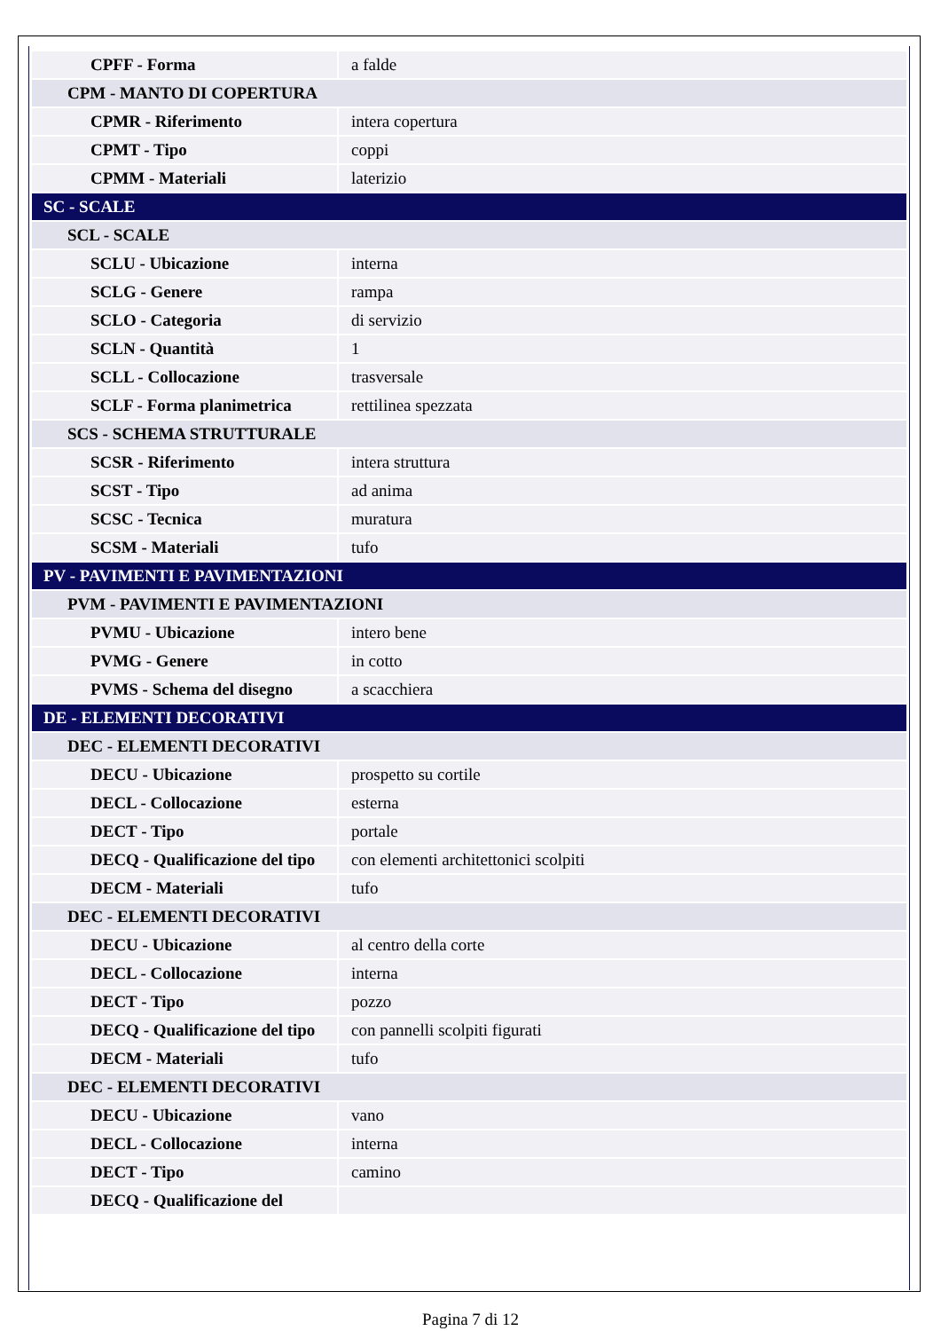| CPFF - Forma | a falde |
| CPM - MANTO DI COPERTURA | |
| CPMR - Riferimento | intera copertura |
| CPMT - Tipo | coppi |
| CPMM - Materiali | laterizio |
| SC - SCALE | |
| SCL - SCALE | |
| SCLU - Ubicazione | interna |
| SCLG - Genere | rampa |
| SCLO - Categoria | di servizio |
| SCLN - Quantità | 1 |
| SCLL - Collocazione | trasversale |
| SCLF - Forma planimetrica | rettilinea spezzata |
| SCS - SCHEMA STRUTTURALE | |
| SCSR - Riferimento | intera struttura |
| SCST - Tipo | ad anima |
| SCSC - Tecnica | muratura |
| SCSM - Materiali | tufo |
| PV - PAVIMENTI E PAVIMENTAZIONI | |
| PVM - PAVIMENTI E PAVIMENTAZIONI | |
| PVMU - Ubicazione | intero bene |
| PVMG - Genere | in cotto |
| PVMS - Schema del disegno | a scacchiera |
| DE - ELEMENTI DECORATIVI | |
| DEC - ELEMENTI DECORATIVI | |
| DECU - Ubicazione | prospetto su cortile |
| DECL - Collocazione | esterna |
| DECT - Tipo | portale |
| DECQ - Qualificazione del tipo | con elementi architettonici scolpiti |
| DECM - Materiali | tufo |
| DEC - ELEMENTI DECORATIVI | |
| DECU - Ubicazione | al centro della corte |
| DECL - Collocazione | interna |
| DECT - Tipo | pozzo |
| DECQ - Qualificazione del tipo | con pannelli scolpiti figurati |
| DECM - Materiali | tufo |
| DEC - ELEMENTI DECORATIVI | |
| DECU - Ubicazione | vano |
| DECL - Collocazione | interna |
| DECT - Tipo | camino |
| DECQ - Qualificazione del | |
Pagina 7 di 12